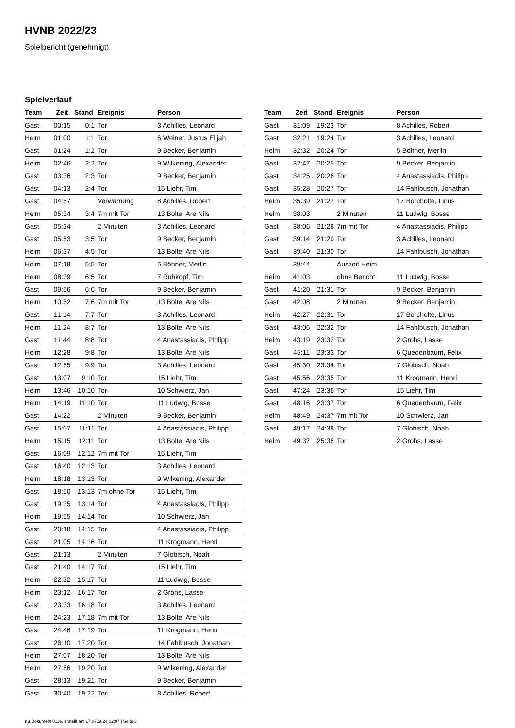HVNB 2022/23
Spielbericht (genehmigt)
Spielverlauf
| Team | Zeit | Stand | Ereignis | Person |
| --- | --- | --- | --- | --- |
| Gast | 00:15 | 0:1 | Tor | 3 Achilles, Leonard |
| Heim | 01:00 | 1:1 | Tor | 6 Weiner, Justus Elijah |
| Gast | 01:24 | 1:2 | Tor | 9 Becker, Benjamin |
| Heim | 02:46 | 2:2 | Tor | 9 Wilkening, Alexander |
| Gast | 03:36 | 2:3 | Tor | 9 Becker, Benjamin |
| Gast | 04:13 | 2:4 | Tor | 15 Liehr, Tim |
| Gast | 04:57 | | Verwarnung | 8 Achilles, Robert |
| Heim | 05:34 | 3:4 | 7m mit Tor | 13 Bolte, Are Nils |
| Gast | 05:34 | | 2 Minuten | 3 Achilles, Leonard |
| Gast | 05:53 | 3:5 | Tor | 9 Becker, Benjamin |
| Heim | 06:37 | 4:5 | Tor | 13 Bolte, Are Nils |
| Heim | 07:18 | 5:5 | Tor | 5 Böhner, Merlin |
| Heim | 08:39 | 6:5 | Tor | 7 Ruhkopf, Tim |
| Gast | 09:56 | 6:6 | Tor | 9 Becker, Benjamin |
| Heim | 10:52 | 7:6 | 7m mit Tor | 13 Bolte, Are Nils |
| Gast | 11:14 | 7:7 | Tor | 3 Achilles, Leonard |
| Heim | 11:24 | 8:7 | Tor | 13 Bolte, Are Nils |
| Gast | 11:44 | 8:8 | Tor | 4 Anastassiadis, Philipp |
| Heim | 12:28 | 9:8 | Tor | 13 Bolte, Are Nils |
| Gast | 12:55 | 9:9 | Tor | 3 Achilles, Leonard |
| Gast | 13:07 | 9:10 | Tor | 15 Liehr, Tim |
| Heim | 13:46 | 10:10 | Tor | 10 Schwierz, Jan |
| Heim | 14:19 | 11:10 | Tor | 11 Ludwig, Bosse |
| Gast | 14:22 | | 2 Minuten | 9 Becker, Benjamin |
| Gast | 15:07 | 11:11 | Tor | 4 Anastassiadis, Philipp |
| Heim | 15:15 | 12:11 | Tor | 13 Bolte, Are Nils |
| Gast | 16:09 | 12:12 | 7m mit Tor | 15 Liehr, Tim |
| Gast | 16:40 | 12:13 | Tor | 3 Achilles, Leonard |
| Heim | 18:18 | 13:13 | Tor | 9 Wilkening, Alexander |
| Gast | 18:50 | 13:13 | 7m ohne Tor | 15 Liehr, Tim |
| Gast | 19:35 | 13:14 | Tor | 4 Anastassiadis, Philipp |
| Heim | 19:55 | 14:14 | Tor | 10 Schwierz, Jan |
| Gast | 20:18 | 14:15 | Tor | 4 Anastassiadis, Philipp |
| Gast | 21:05 | 14:16 | Tor | 11 Krogmann, Henri |
| Gast | 21:13 | | 2 Minuten | 7 Globisch, Noah |
| Gast | 21:40 | 14:17 | Tor | 15 Liehr, Tim |
| Heim | 22:32 | 15:17 | Tor | 11 Ludwig, Bosse |
| Heim | 23:12 | 16:17 | Tor | 2 Grohs, Lasse |
| Gast | 23:33 | 16:18 | Tor | 3 Achilles, Leonard |
| Heim | 24:23 | 17:18 | 7m mit Tor | 13 Bolte, Are Nils |
| Gast | 24:46 | 17:19 | Tor | 11 Krogmann, Henri |
| Gast | 26:10 | 17:20 | Tor | 14 Fahlbusch, Jonathan |
| Heim | 27:07 | 18:20 | Tor | 13 Bolte, Are Nils |
| Heim | 27:56 | 19:20 | Tor | 9 Wilkening, Alexander |
| Gast | 28:13 | 19:21 | Tor | 9 Becker, Benjamin |
| Gast | 30:40 | 19:22 | Tor | 8 Achilles, Robert |
| Team | Zeit | Stand | Ereignis | Person |
| --- | --- | --- | --- | --- |
| Gast | 31:09 | 19:23 | Tor | 8 Achilles, Robert |
| Gast | 32:21 | 19:24 | Tor | 3 Achilles, Leonard |
| Heim | 32:32 | 20:24 | Tor | 5 Böhner, Merlin |
| Gast | 32:47 | 20:25 | Tor | 9 Becker, Benjamin |
| Gast | 34:25 | 20:26 | Tor | 4 Anastassiadis, Philipp |
| Gast | 35:28 | 20:27 | Tor | 14 Fahlbusch, Jonathan |
| Heim | 35:39 | 21:27 | Tor | 17 Borcholte, Linus |
| Heim | 38:03 | | 2 Minuten | 11 Ludwig, Bosse |
| Gast | 38:06 | 21:28 | 7m mit Tor | 4 Anastassiadis, Philipp |
| Gast | 39:14 | 21:29 | Tor | 3 Achilles, Leonard |
| Gast | 39:40 | 21:30 | Tor | 14 Fahlbusch, Jonathan |
| | 39:44 | | Auszeit Heim | |
| Heim | 41:03 | | ohne Bericht | 11 Ludwig, Bosse |
| Gast | 41:20 | 21:31 | Tor | 9 Becker, Benjamin |
| Gast | 42:08 | | 2 Minuten | 9 Becker, Benjamin |
| Heim | 42:27 | 22:31 | Tor | 17 Borcholte, Linus |
| Gast | 43:06 | 22:32 | Tor | 14 Fahlbusch, Jonathan |
| Heim | 43:19 | 23:32 | Tor | 2 Grohs, Lasse |
| Gast | 45:11 | 23:33 | Tor | 6 Quedenbaum, Felix |
| Gast | 45:30 | 23:34 | Tor | 7 Globisch, Noah |
| Gast | 45:56 | 23:35 | Tor | 11 Krogmann, Henri |
| Gast | 47:24 | 23:36 | Tor | 15 Liehr, Tim |
| Gast | 48:16 | 23:37 | Tor | 6 Quedenbaum, Felix |
| Heim | 48:49 | 24:37 | 7m mit Tor | 10 Schwierz, Jan |
| Gast | 49:17 | 24:38 | Tor | 7 Globisch, Noah |
| Heim | 49:37 | 25:38 | Tor | 2 Grohs, Lasse |
nu.Dokument 011e, erstellt am 17.07.2024 02:07 | Seite 3